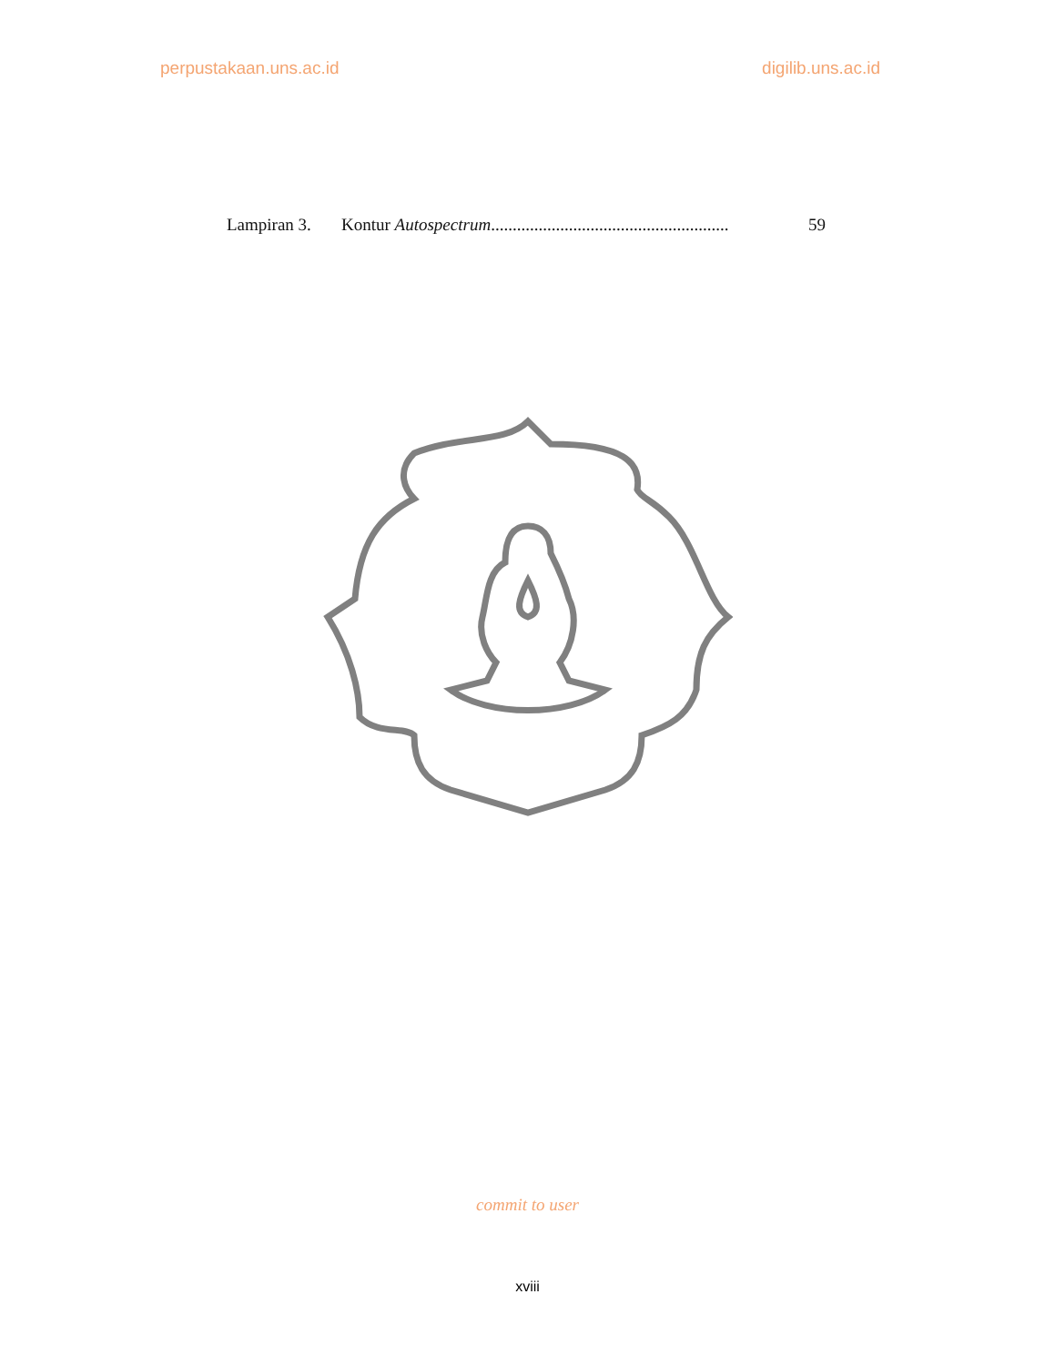perpustakaan.uns.ac.id digilib.uns.ac.id
Lampiran 3. Kontur Autospectrum....................................................... 59
commit to user
xviii